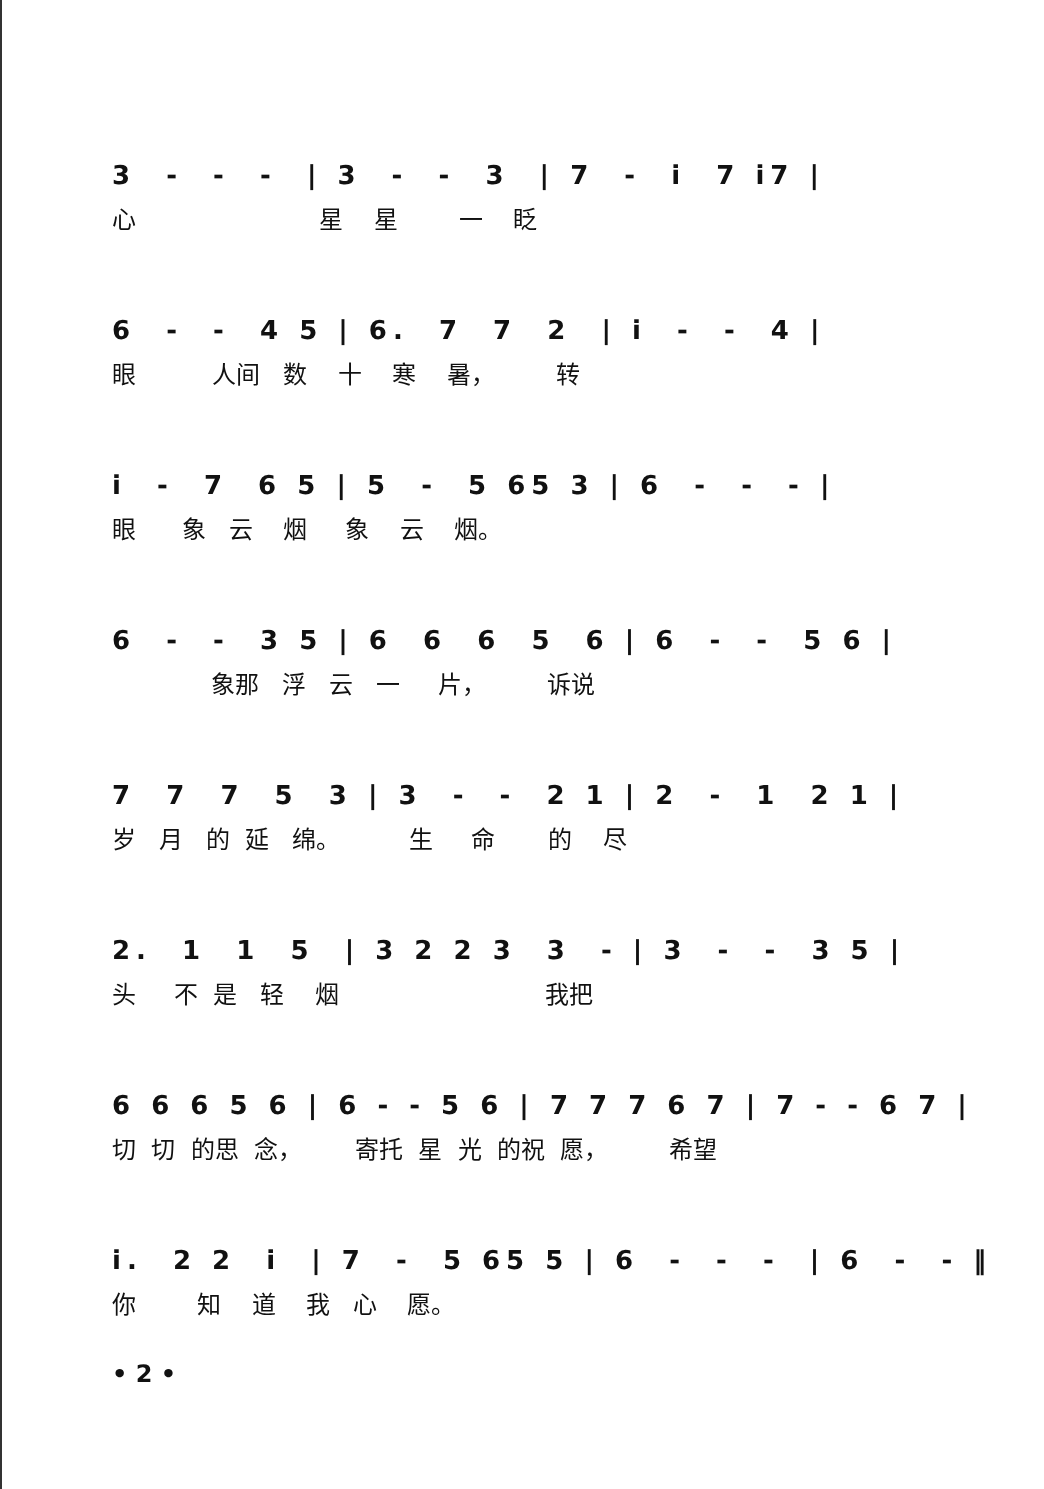3 - - - | 3 - - 3 | 7 - i 7 i7 |
心 星 星 一 眨
6 - - 4 5 | 6. 7 7 2 | i - - 4 |
眼 人间 数 十 寒 暑， 转
i - 7 6 5 | 5 - 5 65 3 | 6 - - - |
眼 象 云 烟 象 云 烟。
6 - - 3 5 | 6 6 6 5 6 | 6 - - 5 6 |
象那 浮 云 一 片， 诉说
7 7 7 5 3 | 3 - - 2 1 | 2 - 1 2 1 |
岁 月 的 延 绵。 生 命 的 尽
2. 1 1 5 | 3 2 2 3 3 - | 3 - - 3 5 |
头 不 是 轻 烟 我把
6 6 6 5 6 | 6 - - 5 6 | 7 7 7 6 7 | 7 - - 6 7 |
切 切 的思 念， 寄托 星 光 的祝 愿， 希望
i. 2 2 i | 7 - 5 65 5 | 6 - - - | 6 - - ‖
你 知 道 我 心 愿。
• 2 •